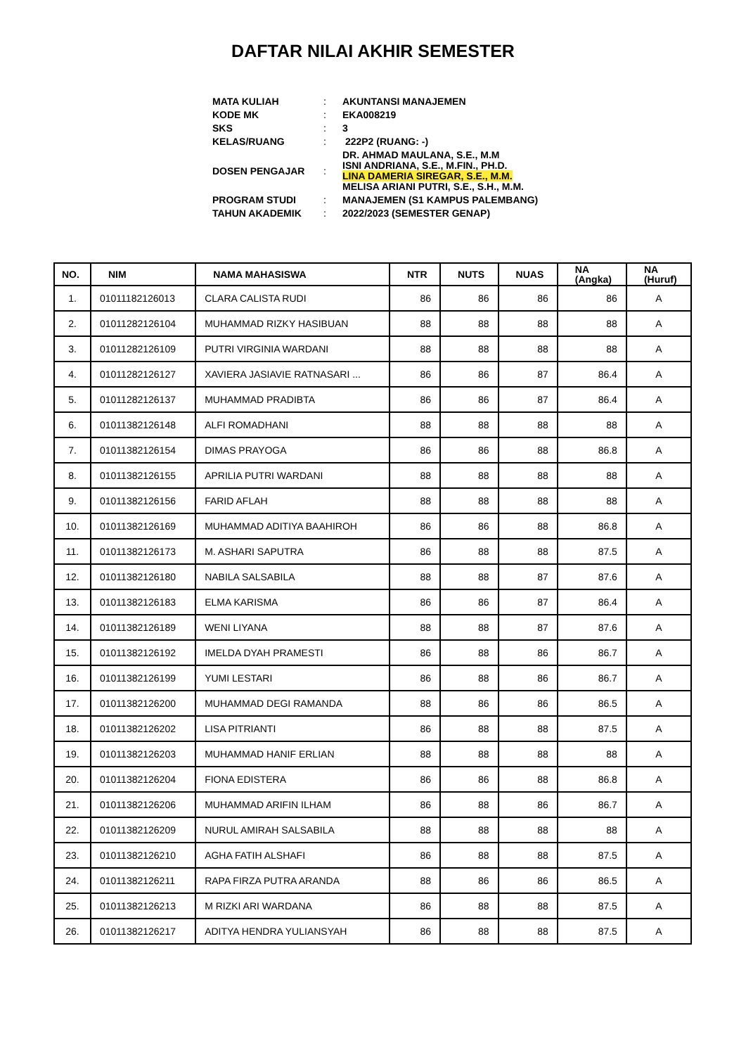DAFTAR NILAI AKHIR SEMESTER
| MATA KULIAH | : | AKUNTANSI MANAJEMEN |
| KODE MK | : | EKA008219 |
| SKS | : | 3 |
| KELAS/RUANG | : | 222P2 (RUANG: -) |
| DOSEN PENGAJAR | : | DR. AHMAD MAULANA, S.E., M.M ISNI ANDRIANA, S.E., M.FIN., PH.D. LINA DAMERIA SIREGAR, S.E., M.M. MELISA ARIANI PUTRI, S.E., S.H., M.M. |
| PROGRAM STUDI | : | MANAJEMEN (S1 KAMPUS PALEMBANG) |
| TAHUN AKADEMIK | : | 2022/2023 (SEMESTER GENAP) |
| NO. | NIM | NAMA MAHASISWA | NTR | NUTS | NUAS | NA (Angka) | NA (Huruf) |
| --- | --- | --- | --- | --- | --- | --- | --- |
| 1. | 01011182126013 | CLARA CALISTA RUDI | 86 | 86 | 86 | 86 | A |
| 2. | 01011282126104 | MUHAMMAD RIZKY HASIBUAN | 88 | 88 | 88 | 88 | A |
| 3. | 01011282126109 | PUTRI VIRGINIA WARDANI | 88 | 88 | 88 | 88 | A |
| 4. | 01011282126127 | XAVIERA JASIAVIE RATNASARI ... | 86 | 86 | 87 | 86.4 | A |
| 5. | 01011282126137 | MUHAMMAD PRADIBTA | 86 | 86 | 87 | 86.4 | A |
| 6. | 01011382126148 | ALFI ROMADHANI | 88 | 88 | 88 | 88 | A |
| 7. | 01011382126154 | DIMAS PRAYOGA | 86 | 86 | 88 | 86.8 | A |
| 8. | 01011382126155 | APRILIA PUTRI WARDANI | 88 | 88 | 88 | 88 | A |
| 9. | 01011382126156 | FARID AFLAH | 88 | 88 | 88 | 88 | A |
| 10. | 01011382126169 | MUHAMMAD ADITIYA BAAHIROH | 86 | 86 | 88 | 86.8 | A |
| 11. | 01011382126173 | M. ASHARI SAPUTRA | 86 | 88 | 88 | 87.5 | A |
| 12. | 01011382126180 | NABILA SALSABILA | 88 | 88 | 87 | 87.6 | A |
| 13. | 01011382126183 | ELMA KARISMA | 86 | 86 | 87 | 86.4 | A |
| 14. | 01011382126189 | WENI LIYANA | 88 | 88 | 87 | 87.6 | A |
| 15. | 01011382126192 | IMELDA DYAH PRAMESTI | 86 | 88 | 86 | 86.7 | A |
| 16. | 01011382126199 | YUMI LESTARI | 86 | 88 | 86 | 86.7 | A |
| 17. | 01011382126200 | MUHAMMAD DEGI RAMANDA | 88 | 86 | 86 | 86.5 | A |
| 18. | 01011382126202 | LISA PITRIANTI | 86 | 88 | 88 | 87.5 | A |
| 19. | 01011382126203 | MUHAMMAD HANIF ERLIAN | 88 | 88 | 88 | 88 | A |
| 20. | 01011382126204 | FIONA EDISTERA | 86 | 86 | 88 | 86.8 | A |
| 21. | 01011382126206 | MUHAMMAD ARIFIN ILHAM | 86 | 88 | 86 | 86.7 | A |
| 22. | 01011382126209 | NURUL AMIRAH SALSABILA | 88 | 88 | 88 | 88 | A |
| 23. | 01011382126210 | AGHA FATIH ALSHAFI | 86 | 88 | 88 | 87.5 | A |
| 24. | 01011382126211 | RAPA FIRZA PUTRA ARANDA | 88 | 86 | 86 | 86.5 | A |
| 25. | 01011382126213 | M RIZKI ARI WARDANA | 86 | 88 | 88 | 87.5 | A |
| 26. | 01011382126217 | ADITYA HENDRA YULIANSYAH | 86 | 88 | 88 | 87.5 | A |